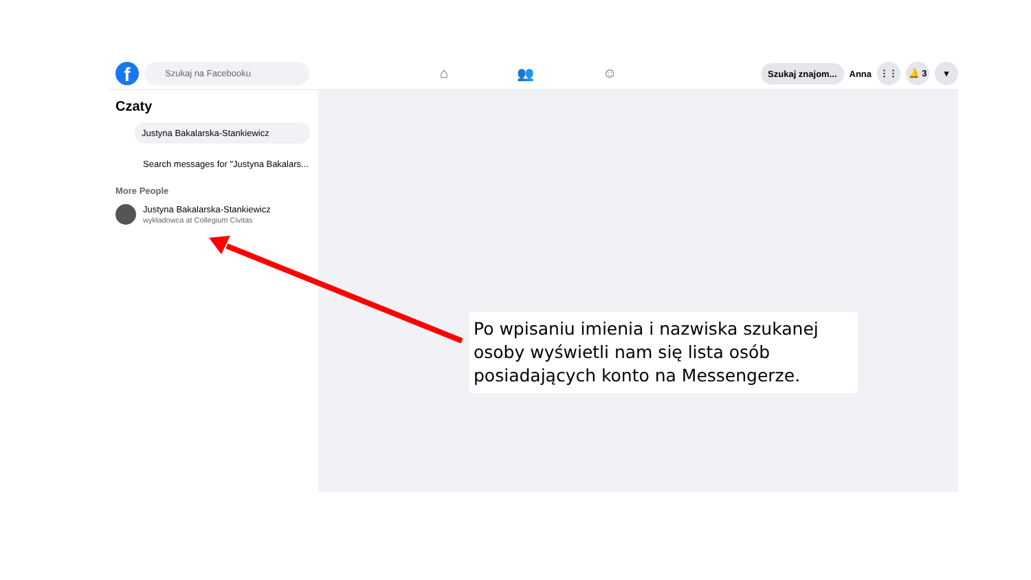f
Szukaj na Facebooku
⌂ 👥 ☺
Szukaj znajom... Anna ⋮⋮ 🔔 3 ▾
Czaty
Justyna Bakalarska-Stankiewicz
Search messages for "Justyna Bakalars...
More People
Justyna Bakalarska-Stankiewicz
wykładowca at Collegium Civitas
Po wpisaniu imienia i nazwiska szukanej osoby wyświetli nam się lista osób posiadających konto na Messengerze.